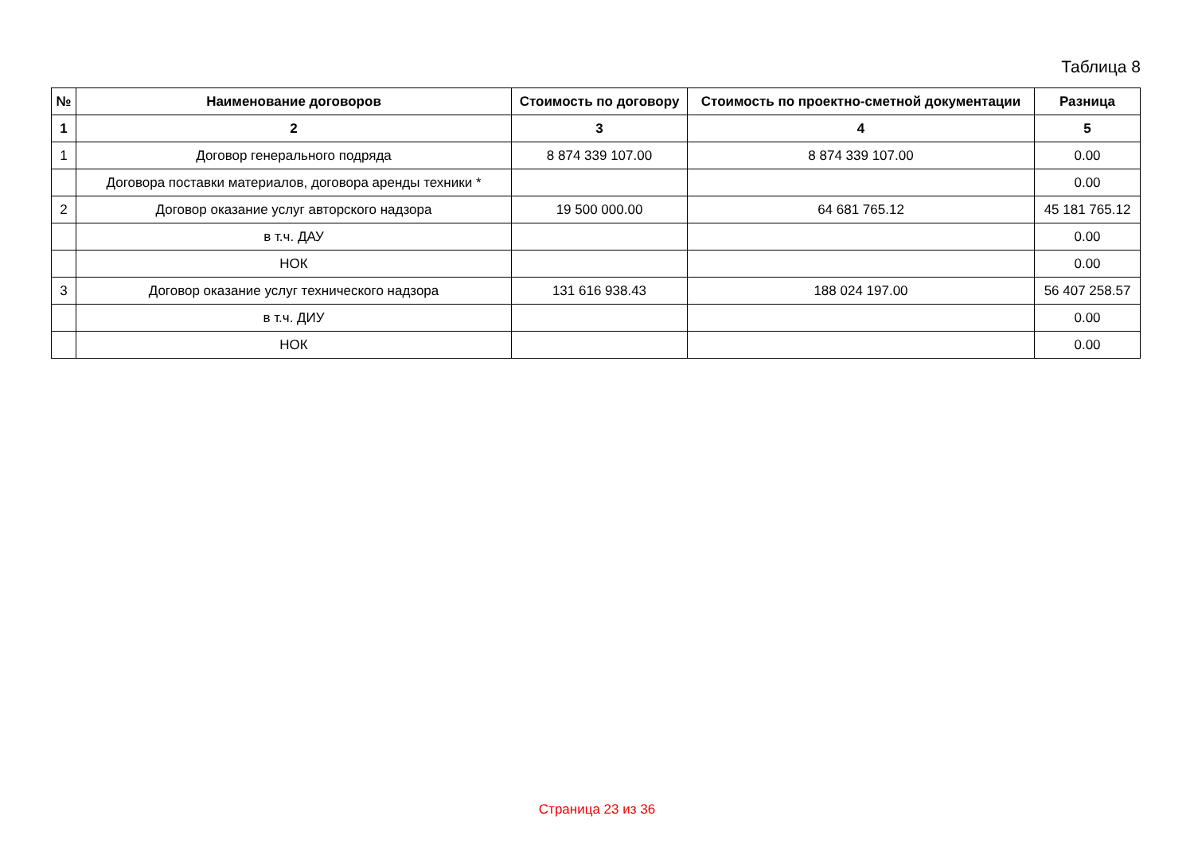Таблица 8
| № | Наименование договоров | Стоимость по договору | Стоимость по проектно-сметной документации | Разница |
| --- | --- | --- | --- | --- |
| 1 | 2 | 3 | 4 | 5 |
| 1 | Договор генерального подряда | 8 874 339 107.00 | 8 874 339 107.00 | 0.00 |
| | Договора поставки материалов, договора аренды техники * | | | 0.00 |
| 2 | Договор оказание услуг авторского надзора | 19 500 000.00 | 64 681 765.12 | 45 181 765.12 |
| | в т.ч. ДАУ | | | 0.00 |
| | НОК | | | 0.00 |
| 3 | Договор оказание услуг технического надзора | 131 616 938.43 | 188 024 197.00 | 56 407 258.57 |
| | в т.ч. ДИУ | | | 0.00 |
| | НОК | | | 0.00 |
Страница 23 из 36